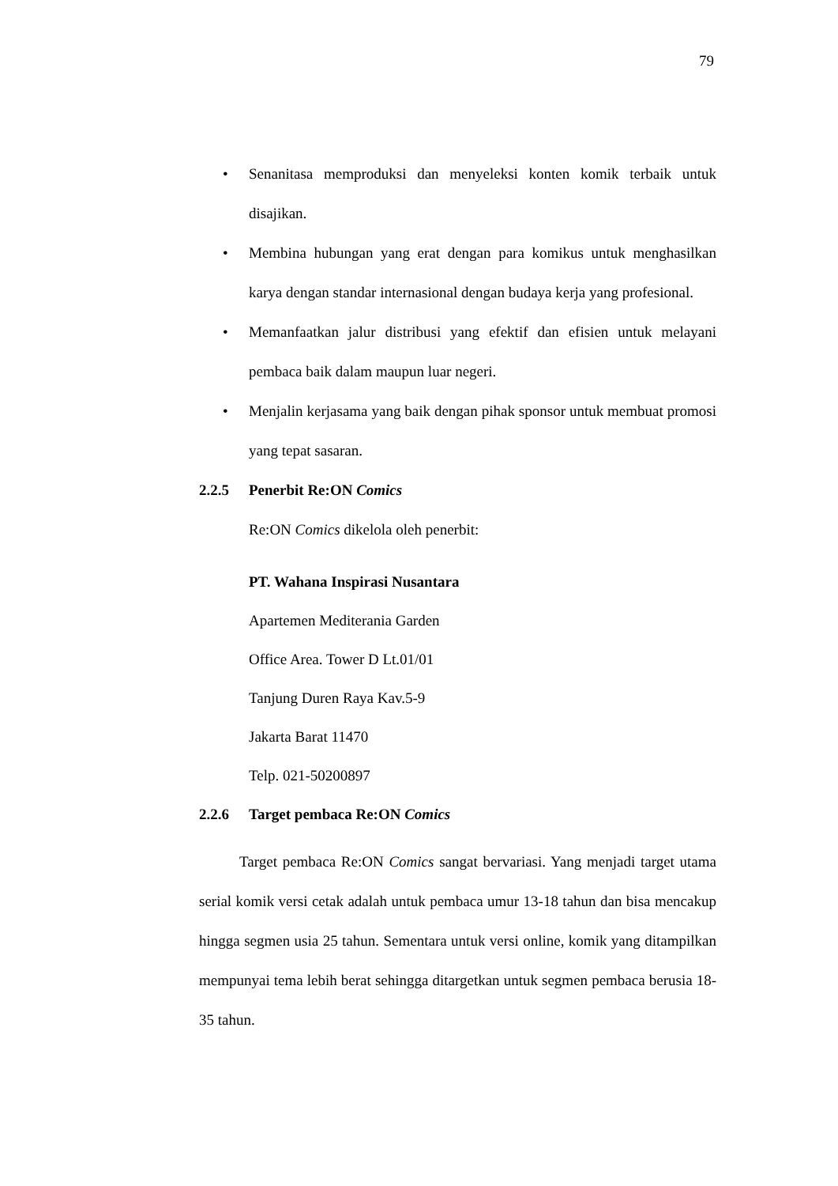79
• Senanitasa memproduksi dan menyeleksi konten komik terbaik untuk disajikan.
• Membina hubungan yang erat dengan para komikus untuk menghasilkan karya dengan standar internasional dengan budaya kerja yang profesional.
• Memanfaatkan jalur distribusi yang efektif dan efisien untuk melayani pembaca baik dalam maupun luar negeri.
• Menjalin kerjasama yang baik dengan pihak sponsor untuk membuat promosi yang tepat sasaran.
2.2.5 Penerbit Re:ON Comics
Re:ON Comics dikelola oleh penerbit:
PT. Wahana Inspirasi Nusantara
Apartemen Mediterania Garden
Office Area. Tower D Lt.01/01
Tanjung Duren Raya Kav.5-9
Jakarta Barat 11470
Telp. 021-50200897
2.2.6 Target pembaca Re:ON Comics
Target pembaca Re:ON Comics sangat bervariasi. Yang menjadi target utama serial komik versi cetak adalah untuk pembaca umur 13-18 tahun dan bisa mencakup hingga segmen usia 25 tahun. Sementara untuk versi online, komik yang ditampilkan mempunyai tema lebih berat sehingga ditargetkan untuk segmen pembaca berusia 18-35 tahun.